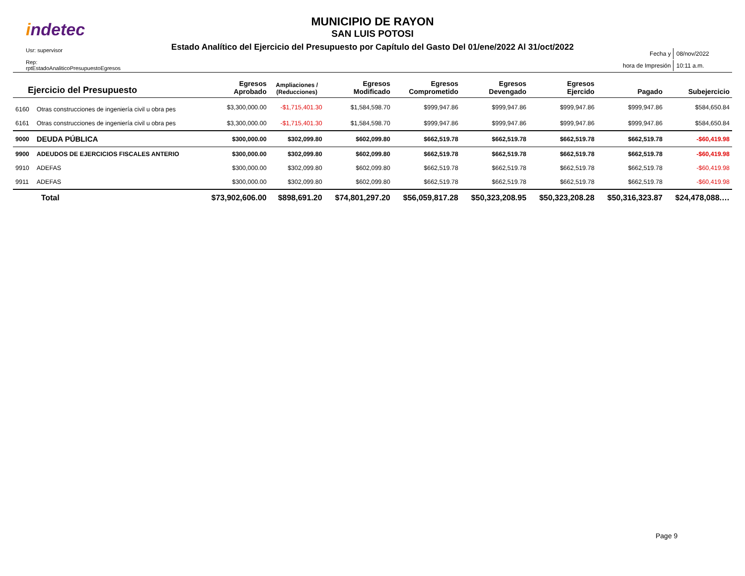indetec
Usr: supervisor
Rep: rptEstadoAnaliticoPresupuestoEgresos
MUNICIPIO DE RAYON
SAN LUIS POTOSI
Estado Analítico del Ejercicio del Presupuesto por Capítulo del Gasto Del 01/ene/2022 Al 31/oct/2022
| Fecha y | 08/nov/2022 |
| hora de Impresión | 10:11 a.m. |
| Ejercicio del Presupuesto | | Egresos Aprobado | Ampliaciones / (Reducciones) | Egresos Modificado | Egresos Comprometido | Egresos Devengado | Egresos Ejercido | Pagado | Subejercicio |
| --- | --- | --- | --- | --- | --- | --- | --- | --- | --- |
| 6160 | Otras construcciones de ingeniería civil u obra pes | $3,300,000.00 | -$1,715,401.30 | $1,584,598.70 | $999,947.86 | $999,947.86 | $999,947.86 | $999,947.86 | $584,650.84 |
| 6161 | Otras construcciones de ingeniería civil u obra pes | $3,300,000.00 | -$1,715,401.30 | $1,584,598.70 | $999,947.86 | $999,947.86 | $999,947.86 | $999,947.86 | $584,650.84 |
| 9000 | DEUDA PÚBLICA | $300,000.00 | $302,099.80 | $602,099.80 | $662,519.78 | $662,519.78 | $662,519.78 | $662,519.78 | -$60,419.98 |
| 9900 | ADEUDOS DE EJERCICIOS FISCALES ANTERIO | $300,000.00 | $302,099.80 | $602,099.80 | $662,519.78 | $662,519.78 | $662,519.78 | $662,519.78 | -$60,419.98 |
| 9910 | ADEFAS | $300,000.00 | $302,099.80 | $602,099.80 | $662,519.78 | $662,519.78 | $662,519.78 | $662,519.78 | -$60,419.98 |
| 9911 | ADEFAS | $300,000.00 | $302,099.80 | $602,099.80 | $662,519.78 | $662,519.78 | $662,519.78 | $662,519.78 | -$60,419.98 |
| | Total | $73,902,606.00 | $898,691.20 | $74,801,297.20 | $56,059,817.28 | $50,323,208.95 | $50,323,208.28 | $50,316,323.87 | $24,478,088.… |
Page 9